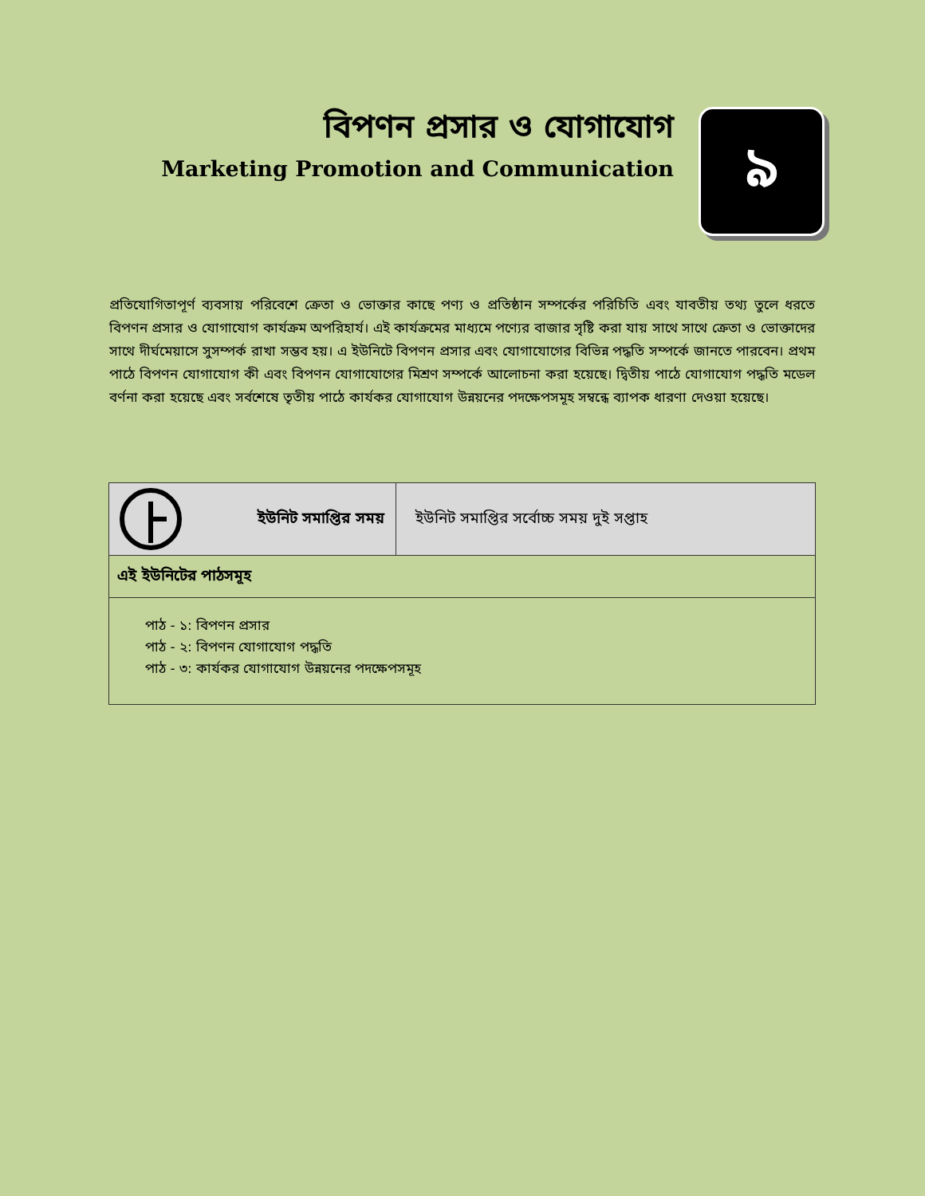বিপণন প্রসার ও যোগাযোগ
Marketing Promotion and Communication
৯
প্রতিযোগিতাপূর্ণ ব্যবসায় পরিবেশে ক্রেতা ও ভোক্তার কাছে পণ্য ও প্রতিষ্ঠান সম্পর্কের পরিচিতি এবং যাবতীয় তথ্য তুলে ধরতে বিপণন প্রসার ও যোগাযোগ কার্যক্রম অপরিহার্য। এই কার্যক্রমের মাধ্যমে পণ্যের বাজার সৃষ্টি করা যায় সাথে সাথে ক্রেতা ও ভোক্তাদের সাথে দীর্ঘমেয়াসে সুসম্পর্ক রাখা সম্ভব হয়। এ ইউনিটে বিপণন প্রসার এবং যোগাযোগের বিভিন্ন পদ্ধতি সম্পর্কে জানতে পারবেন। প্রথম পাঠে বিপণন যোগাযোগ কী এবং বিপণন যোগাযোগের মিশ্রণ সম্পর্কে আলোচনা করা হয়েছে। দ্বিতীয় পাঠে যোগাযোগ পদ্ধতি মডেল বর্ণনা করা হয়েছে এবং সর্বশেষে তৃতীয় পাঠে কার্যকর যোগাযোগ উন্নয়নের পদক্ষেপসমূহ সম্বন্ধে ব্যাপক ধারণা দেওয়া হয়েছে।
| ইউনিট সমাপ্তির সময় | ইউনিট সমাপ্তির সর্বোচ্চ সময় দুই সপ্তাহ |
| এই ইউনিটের পাঠসমূহ | |
| পাঠ - ১: বিপণন প্রসার পাঠ - ২: বিপণন যোগাযোগ পদ্ধতি পাঠ - ৩: কার্যকর যোগাযোগ উন্নয়নের পদক্ষেপসমূহ | |